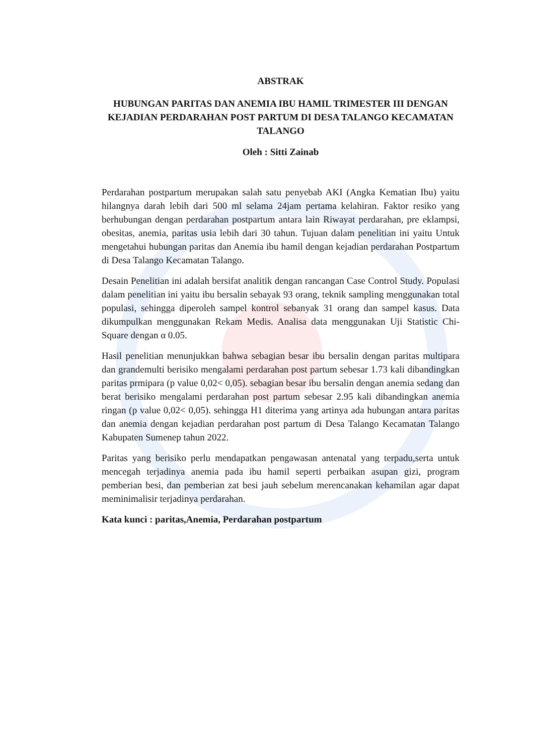ABSTRAK
HUBUNGAN PARITAS DAN ANEMIA IBU HAMIL TRIMESTER III DENGAN KEJADIAN PERDARAHAN POST PARTUM DI DESA TALANGO KECAMATAN TALANGO
Oleh : Sitti Zainab
Perdarahan postpartum merupakan salah satu penyebab AKI (Angka Kematian Ibu) yaitu hilangnya darah lebih dari 500 ml selama 24jam pertama kelahiran. Faktor resiko yang berhubungan dengan perdarahan postpartum antara lain Riwayat perdarahan, pre eklampsi, obesitas, anemia, paritas usia lebih dari 30 tahun. Tujuan dalam penelitian ini yaitu Untuk mengetahui hubungan paritas dan Anemia ibu hamil dengan kejadian perdarahan Postpartum di Desa Talango Kecamatan Talango.
Desain Penelitian ini adalah bersifat analitik dengan rancangan Case Control Study. Populasi dalam penelitian ini yaitu ibu bersalin sebayak 93 orang, teknik sampling menggunakan total populasi, sehingga diperoleh sampel kontrol sebanyak 31 orang dan sampel kasus. Data dikumpulkan menggunakan Rekam Medis. Analisa data menggunakan Uji Statistic Chi-Square dengan α 0.05.
Hasil penelitian menunjukkan bahwa sebagian besar ibu bersalin dengan paritas multipara dan grandemulti berisiko mengalami perdarahan post partum sebesar 1.73 kali dibandingkan paritas prmipara (p value 0,02< 0,05). sebagian besar ibu bersalin dengan anemia sedang dan berat berisiko mengalami perdarahan post partum sebesar 2.95 kali dibandingkan anemia ringan (p value 0,02< 0,05). sehingga H1 diterima yang artinya ada hubungan antara paritas dan anemia dengan kejadian perdarahan post partum di Desa Talango Kecamatan Talango Kabupaten Sumenep tahun 2022.
Paritas yang berisiko perlu mendapatkan pengawasan antenatal yang terpadu,serta untuk mencegah terjadinya anemia pada ibu hamil seperti perbaikan asupan gizi, program pemberian besi, dan pemberian zat besi jauh sebelum merencanakan kehamilan agar dapat meminimalisir terjadinya perdarahan.
Kata kunci : paritas,Anemia, Perdarahan postpartum